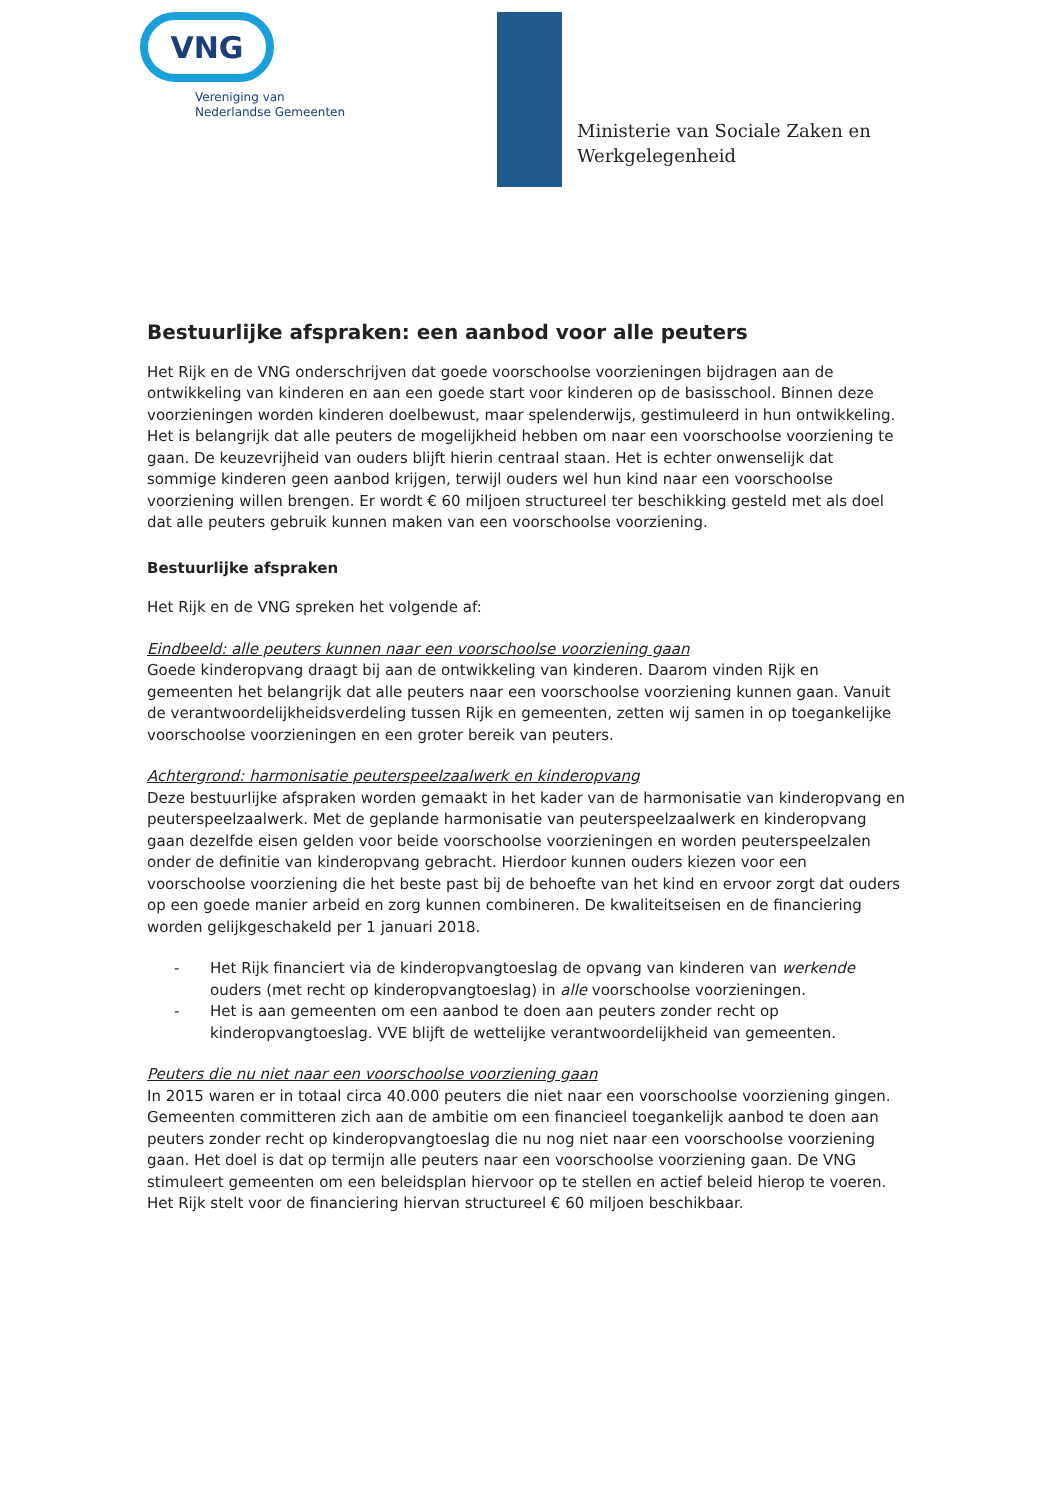VNG
Vereniging van
Nederlandse Gemeenten
Ministerie van Sociale Zaken en
Werkgelegenheid
Bestuurlijke afspraken: een aanbod voor alle peuters
Het Rijk en de VNG onderschrijven dat goede voorschoolse voorzieningen bijdragen aan de ontwikkeling van kinderen en aan een goede start voor kinderen op de basisschool. Binnen deze voorzieningen worden kinderen doelbewust, maar spelenderwijs, gestimuleerd in hun ontwikkeling. Het is belangrijk dat alle peuters de mogelijkheid hebben om naar een voorschoolse voorziening te gaan. De keuzevrijheid van ouders blijft hierin centraal staan. Het is echter onwenselijk dat sommige kinderen geen aanbod krijgen, terwijl ouders wel hun kind naar een voorschoolse voorziening willen brengen. Er wordt € 60 miljoen structureel ter beschikking gesteld met als doel dat alle peuters gebruik kunnen maken van een voorschoolse voorziening.
Bestuurlijke afspraken
Het Rijk en de VNG spreken het volgende af:
Eindbeeld: alle peuters kunnen naar een voorschoolse voorziening gaan
Goede kinderopvang draagt bij aan de ontwikkeling van kinderen. Daarom vinden Rijk en gemeenten het belangrijk dat alle peuters naar een voorschoolse voorziening kunnen gaan. Vanuit de verantwoordelijkheidsverdeling tussen Rijk en gemeenten, zetten wij samen in op toegankelijke voorschoolse voorzieningen en een groter bereik van peuters.
Achtergrond: harmonisatie peuterspeelzaalwerk en kinderopvang
Deze bestuurlijke afspraken worden gemaakt in het kader van de harmonisatie van kinderopvang en peuterspeelzaalwerk. Met de geplande harmonisatie van peuterspeelzaalwerk en kinderopvang gaan dezelfde eisen gelden voor beide voorschoolse voorzieningen en worden peuterspeelzalen onder de definitie van kinderopvang gebracht. Hierdoor kunnen ouders kiezen voor een voorschoolse voorziening die het beste past bij de behoefte van het kind en ervoor zorgt dat ouders op een goede manier arbeid en zorg kunnen combineren. De kwaliteitseisen en de financiering worden gelijkgeschakeld per 1 januari 2018.
- Het Rijk financiert via de kinderopvangtoeslag de opvang van kinderen van werkende ouders (met recht op kinderopvangtoeslag) in alle voorschoolse voorzieningen.
- Het is aan gemeenten om een aanbod te doen aan peuters zonder recht op kinderopvangtoeslag. VVE blijft de wettelijke verantwoordelijkheid van gemeenten.
Peuters die nu niet naar een voorschoolse voorziening gaan
In 2015 waren er in totaal circa 40.000 peuters die niet naar een voorschoolse voorziening gingen. Gemeenten committeren zich aan de ambitie om een financieel toegankelijk aanbod te doen aan peuters zonder recht op kinderopvangtoeslag die nu nog niet naar een voorschoolse voorziening gaan. Het doel is dat op termijn alle peuters naar een voorschoolse voorziening gaan. De VNG stimuleert gemeenten om een beleidsplan hiervoor op te stellen en actief beleid hierop te voeren. Het Rijk stelt voor de financiering hiervan structureel € 60 miljoen beschikbaar.